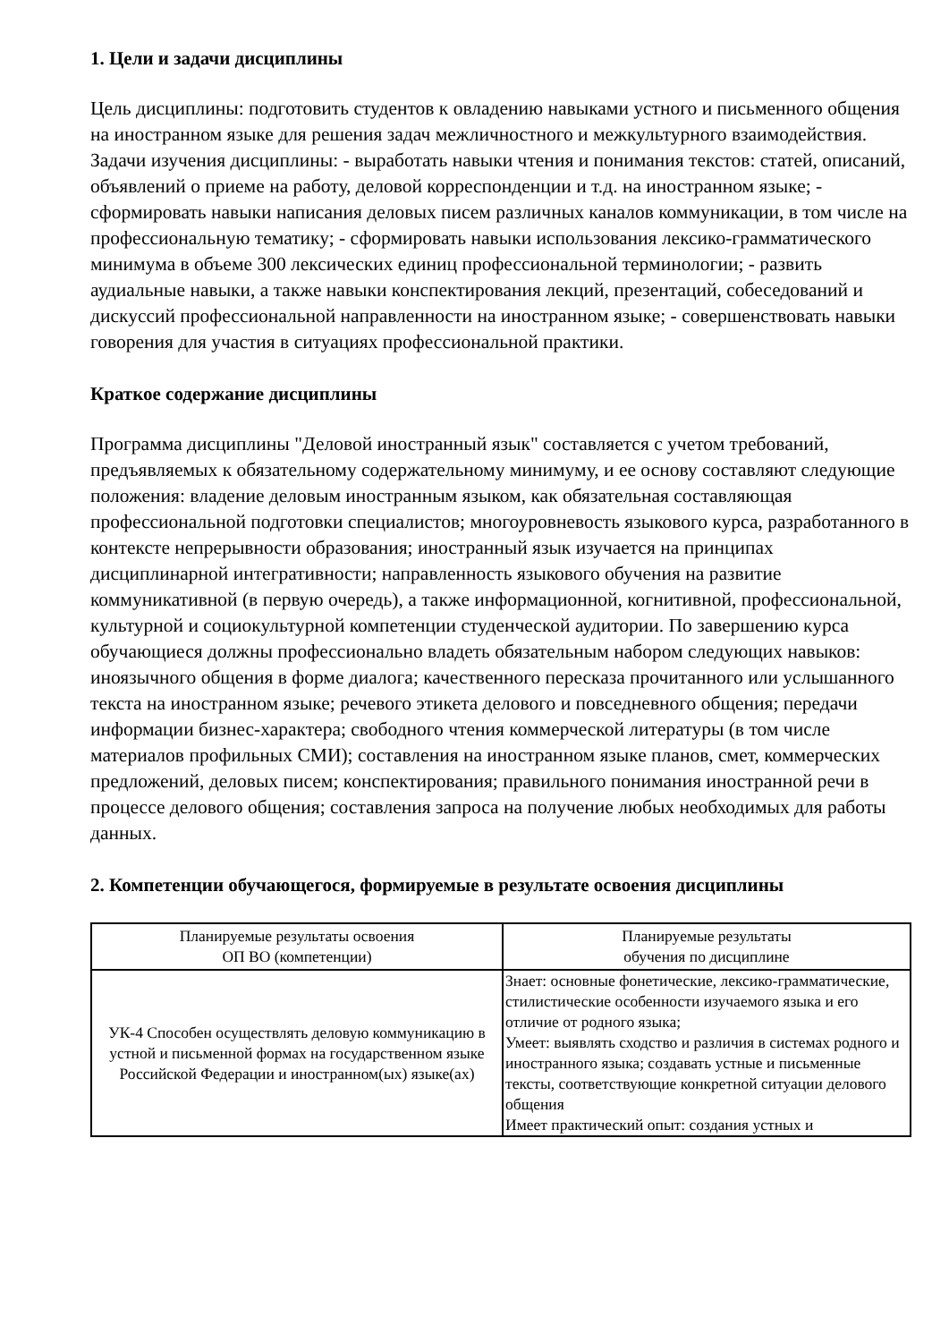1. Цели и задачи дисциплины
Цель дисциплины: подготовить студентов к овладению навыками устного и письменного общения на иностранном языке для решения задач межличностного и межкультурного взаимодействия. Задачи изучения дисциплины: - выработать навыки чтения и понимания текстов: статей, описаний, объявлений о приеме на работу, деловой корреспонденции и т.д. на иностранном языке; - сформировать навыки написания деловых писем различных каналов коммуникации, в том числе на профессиональную тематику; - сформировать навыки использования лексико-грамматического минимума в объеме 300 лексических единиц профессиональной терминологии; - развить аудиальные навыки, а также навыки конспектирования лекций, презентаций, собеседований и дискуссий профессиональной направленности на иностранном языке; - совершенствовать навыки говорения для участия в ситуациях профессиональной практики.
Краткое содержание дисциплины
Программа дисциплины "Деловой иностранный язык" составляется с учетом требований, предъявляемых к обязательному содержательному минимуму, и ее основу составляют следующие положения: владение деловым иностранным языком, как обязательная составляющая профессиональной подготовки специалистов; многоуровневость языкового курса, разработанного в контексте непрерывности образования; иностранный язык изучается на принципах дисциплинарной интегративности; направленность языкового обучения на развитие коммуникативной (в первую очередь), а также информационной, когнитивной, профессиональной, культурной и социокультурной компетенции студенческой аудитории. По завершению курса обучающиеся должны профессионально владеть обязательным набором следующих навыков: иноязычного общения в форме диалога; качественного пересказа прочитанного или услышанного текста на иностранном языке; речевого этикета делового и повседневного общения; передачи информации бизнес-характера; свободного чтения коммерческой литературы (в том числе материалов профильных СМИ); составления на иностранном языке планов, смет, коммерческих предложений, деловых писем; конспектирования; правильного понимания иностранной речи в процессе делового общения; составления запроса на получение любых необходимых для работы данных.
2. Компетенции обучающегося, формируемые в результате освоения дисциплины
| Планируемые результаты освоения ОП ВО (компетенции) | Планируемые результаты обучения по дисциплине |
| --- | --- |
| УК-4 Способен осуществлять деловую коммуникацию в устной и письменной формах на государственном языке Российской Федерации и иностранном(ых) языке(ах) | Знает: основные фонетические, лексико-грамматические, стилистические особенности изучаемого языка и его отличие от родного языка; Умеет: выявлять сходство и различия в системах родного и иностранного языка; создавать устные и письменные тексты, соответствующие конкретной ситуации делового общения Имеет практический опыт: создания устных и |